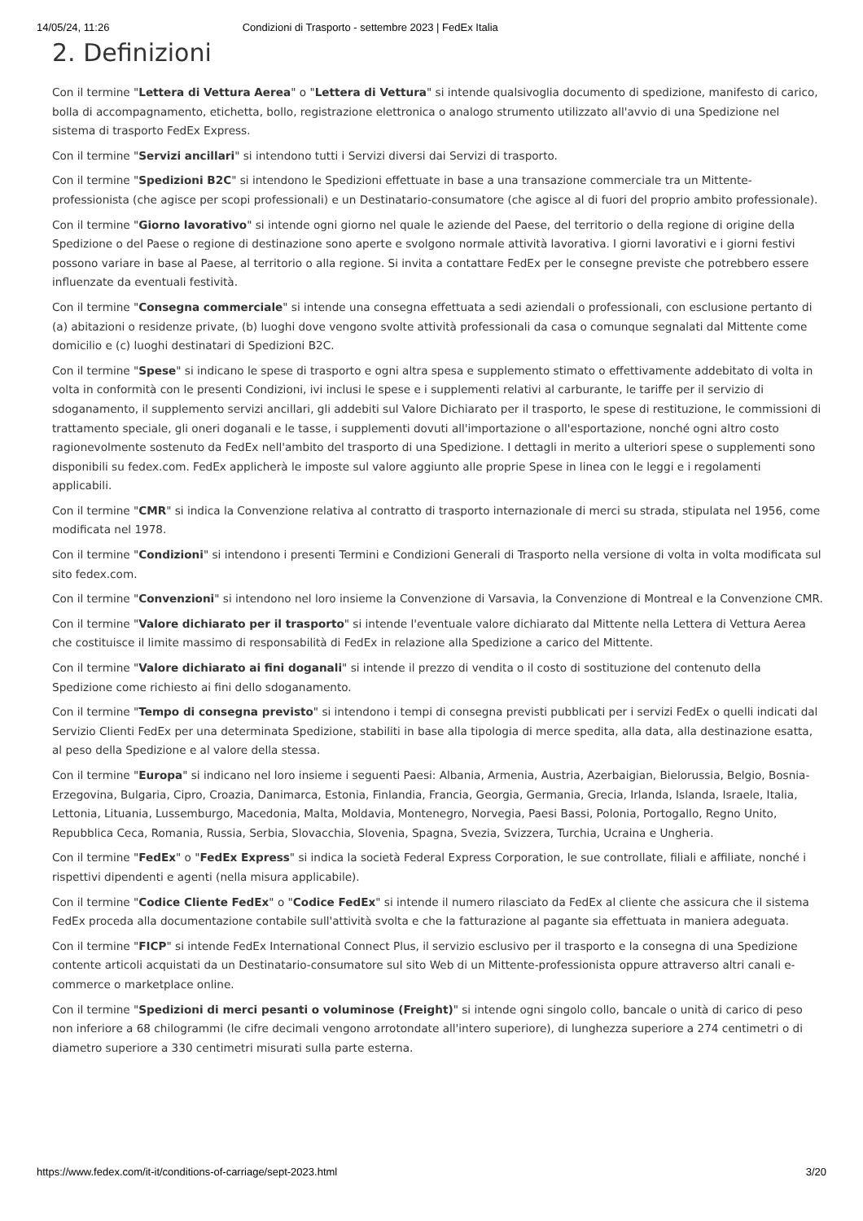14/05/24, 11:26 Condizioni di Trasporto - settembre 2023 | FedEx Italia
2. Definizioni
Con il termine "Lettera di Vettura Aerea" o "Lettera di Vettura" si intende qualsivoglia documento di spedizione, manifesto di carico, bolla di accompagnamento, etichetta, bollo, registrazione elettronica o analogo strumento utilizzato all'avvio di una Spedizione nel sistema di trasporto FedEx Express.
Con il termine "Servizi ancillari" si intendono tutti i Servizi diversi dai Servizi di trasporto.
Con il termine "Spedizioni B2C" si intendono le Spedizioni effettuate in base a una transazione commerciale tra un Mittente-professionista (che agisce per scopi professionali) e un Destinatario-consumatore (che agisce al di fuori del proprio ambito professionale).
Con il termine "Giorno lavorativo" si intende ogni giorno nel quale le aziende del Paese, del territorio o della regione di origine della Spedizione o del Paese o regione di destinazione sono aperte e svolgono normale attività lavorativa. I giorni lavorativi e i giorni festivi possono variare in base al Paese, al territorio o alla regione. Si invita a contattare FedEx per le consegne previste che potrebbero essere influenzate da eventuali festività.
Con il termine "Consegna commerciale" si intende una consegna effettuata a sedi aziendali o professionali, con esclusione pertanto di (a) abitazioni o residenze private, (b) luoghi dove vengono svolte attività professionali da casa o comunque segnalati dal Mittente come domicilio e (c) luoghi destinatari di Spedizioni B2C.
Con il termine "Spese" si indicano le spese di trasporto e ogni altra spesa e supplemento stimato o effettivamente addebitato di volta in volta in conformità con le presenti Condizioni, ivi inclusi le spese e i supplementi relativi al carburante, le tariffe per il servizio di sdoganamento, il supplemento servizi ancillari, gli addebiti sul Valore Dichiarato per il trasporto, le spese di restituzione, le commissioni di trattamento speciale, gli oneri doganali e le tasse, i supplementi dovuti all'importazione o all'esportazione, nonché ogni altro costo ragionevolmente sostenuto da FedEx nell'ambito del trasporto di una Spedizione. I dettagli in merito a ulteriori spese o supplementi sono disponibili su fedex.com. FedEx applicherà le imposte sul valore aggiunto alle proprie Spese in linea con le leggi e i regolamenti applicabili.
Con il termine "CMR" si indica la Convenzione relativa al contratto di trasporto internazionale di merci su strada, stipulata nel 1956, come modificata nel 1978.
Con il termine "Condizioni" si intendono i presenti Termini e Condizioni Generali di Trasporto nella versione di volta in volta modificata sul sito fedex.com.
Con il termine "Convenzioni" si intendono nel loro insieme la Convenzione di Varsavia, la Convenzione di Montreal e la Convenzione CMR.
Con il termine "Valore dichiarato per il trasporto" si intende l'eventuale valore dichiarato dal Mittente nella Lettera di Vettura Aerea che costituisce il limite massimo di responsabilità di FedEx in relazione alla Spedizione a carico del Mittente.
Con il termine "Valore dichiarato ai fini doganali" si intende il prezzo di vendita o il costo di sostituzione del contenuto della Spedizione come richiesto ai fini dello sdoganamento.
Con il termine "Tempo di consegna previsto" si intendono i tempi di consegna previsti pubblicati per i servizi FedEx o quelli indicati dal Servizio Clienti FedEx per una determinata Spedizione, stabiliti in base alla tipologia di merce spedita, alla data, alla destinazione esatta, al peso della Spedizione e al valore della stessa.
Con il termine "Europa" si indicano nel loro insieme i seguenti Paesi: Albania, Armenia, Austria, Azerbaigian, Bielorussia, Belgio, Bosnia-Erzegovina, Bulgaria, Cipro, Croazia, Danimarca, Estonia, Finlandia, Francia, Georgia, Germania, Grecia, Irlanda, Islanda, Israele, Italia, Lettonia, Lituania, Lussemburgo, Macedonia, Malta, Moldavia, Montenegro, Norvegia, Paesi Bassi, Polonia, Portogallo, Regno Unito, Repubblica Ceca, Romania, Russia, Serbia, Slovacchia, Slovenia, Spagna, Svezia, Svizzera, Turchia, Ucraina e Ungheria.
Con il termine "FedEx" o "FedEx Express" si indica la società Federal Express Corporation, le sue controllate, filiali e affiliate, nonché i rispettivi dipendenti e agenti (nella misura applicabile).
Con il termine "Codice Cliente FedEx" o "Codice FedEx" si intende il numero rilasciato da FedEx al cliente che assicura che il sistema FedEx proceda alla documentazione contabile sull'attività svolta e che la fatturazione al pagante sia effettuata in maniera adeguata.
Con il termine "FICP" si intende FedEx International Connect Plus, il servizio esclusivo per il trasporto e la consegna di una Spedizione contente articoli acquistati da un Destinatario-consumatore sul sito Web di un Mittente-professionista oppure attraverso altri canali e-commerce o marketplace online.
Con il termine "Spedizioni di merci pesanti o voluminose (Freight)" si intende ogni singolo collo, bancale o unità di carico di peso non inferiore a 68 chilogrammi (le cifre decimali vengono arrotondate all'intero superiore), di lunghezza superiore a 274 centimetri o di diametro superiore a 330 centimetri misurati sulla parte esterna.
https://www.fedex.com/it-it/conditions-of-carriage/sept-2023.html 3/20